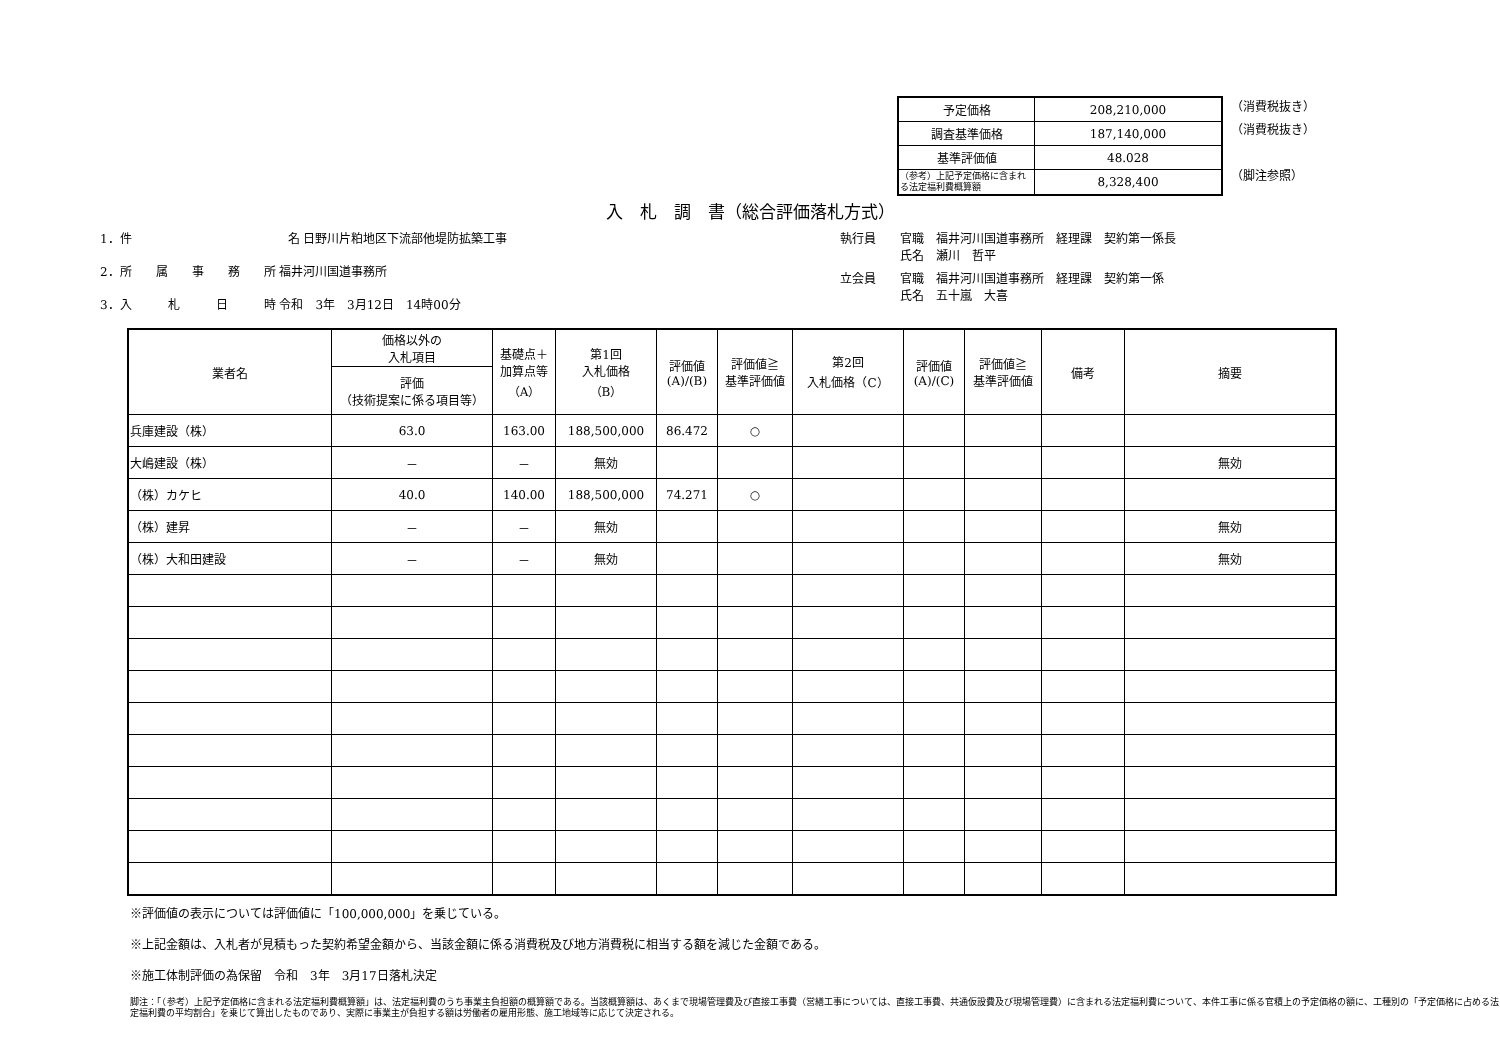| 予定価格 | 208,210,000 |
| 調査基準価格 | 187,140,000 |
| 基準評価値 | 48.028 |
| （参考）上記予定価格に含まれる法定福利費概算額 | 8,328,400 |
（消費税抜き）
（消費税抜き）
（脚注参照）
入　札　調　書（総合評価落札方式）
1．件　　　　　　　　　　　　　名 日野川片粕地区下流部他堤防拡築工事
2．所　　属　　事　　務　　所 福井河川国道事務所
3．入　　　札　　　日　　　時 令和　3年　3月12日　14時00分
執行員 官職　福井河川国道事務所　経理課　契約第一係長
氏名　瀬川　哲平
立会員 官職　福井河川国道事務所　経理課　契約第一係
氏名　五十嵐　大喜
| 業者名 | 価格以外の 入札項目 | 基礎点＋ 加算点等 （A） | 第1回 入札価格 （B） | 評価値 (A)/(B) | 評価値≧ 基準評価値 | 第2回 入札価格（C） | 評価値 (A)/(C) | 評価値≧ 基準評価値 | 備考 | 摘要 |
| --- | --- | --- | --- | --- | --- | --- | --- | --- | --- | --- |
| | 評価 （技術提案に係る項目等） | | | | | | | | | |
| 兵庫建設（株） | 63.0 | 163.00 | 188,500,000 | 86.472 | ○ | | | | | |
| 大嶋建設（株） | － | － | 無効 | | | | | | | 無効 |
| （株）カケヒ | 40.0 | 140.00 | 188,500,000 | 74.271 | ○ | | | | | |
| （株）建昇 | － | － | 無効 | | | | | | | 無効 |
| （株）大和田建設 | － | － | 無効 | | | | | | | 無効 |
※評価値の表示については評価値に「100,000,000」を乗じている。
※上記金額は、入札者が見積もった契約希望金額から、当該金額に係る消費税及び地方消費税に相当する額を減じた金額である。
※施工体制評価の為保留　令和　3年　3月17日落札決定
脚注：「（参考）上記予定価格に含まれる法定福利費概算額」は、法定福利費のうち事業主負担額の概算額である。当該概算額は、あくまで現場管理費及び直接工事費（営繕工事については、直接工事費、共通仮設費及び現場管理費）に含まれる法定福利費について、本件工事に係る官積上の予定価格の額に、工種別の「予定価格に占める法定福利費の平均割合」を乗じて算出したものであり、実際に事業主が負担する額は労働者の雇用形態、施工地域等に応じて決定される。